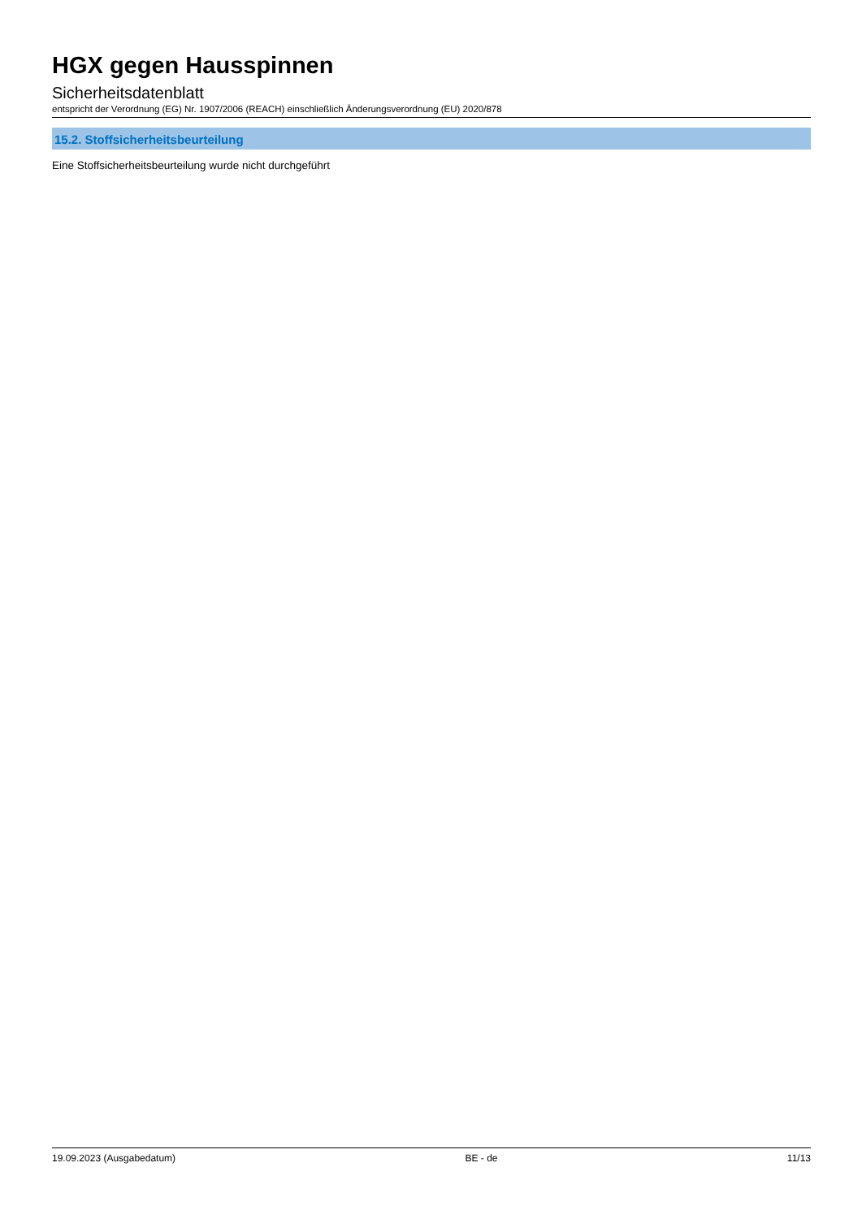HGX gegen Hausspinnen
Sicherheitsdatenblatt
entspricht der Verordnung (EG) Nr. 1907/2006 (REACH) einschließlich Änderungsverordnung (EU) 2020/878
15.2. Stoffsicherheitsbeurteilung
Eine Stoffsicherheitsbeurteilung wurde nicht durchgeführt
19.09.2023 (Ausgabedatum) BE - de 11/13